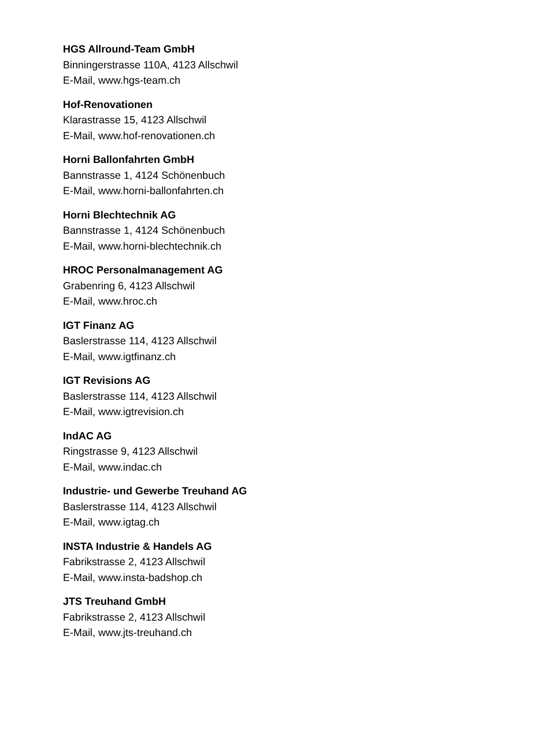HGS Allround-Team GmbH
Binningerstrasse 110A, 4123 Allschwil
E-Mail, www.hgs-team.ch
Hof-Renovationen
Klarastrasse 15, 4123 Allschwil
E-Mail, www.hof-renovationen.ch
Horni Ballonfahrten GmbH
Bannstrasse 1, 4124 Schönenbuch
E-Mail, www.horni-ballonfahrten.ch
Horni Blechtechnik AG
Bannstrasse 1, 4124 Schönenbuch
E-Mail, www.horni-blechtechnik.ch
HROC Personalmanagement AG
Grabenring 6, 4123 Allschwil
E-Mail, www.hroc.ch
IGT Finanz AG
Baslerstrasse 114, 4123 Allschwil
E-Mail, www.igtfinanz.ch
IGT Revisions AG
Baslerstrasse 114, 4123 Allschwil
E-Mail, www.igtrevision.ch
IndAC AG
Ringstrasse 9, 4123 Allschwil
E-Mail, www.indac.ch
Industrie- und Gewerbe Treuhand AG
Baslerstrasse 114, 4123 Allschwil
E-Mail, www.igtag.ch
INSTA Industrie & Handels AG
Fabrikstrasse 2, 4123 Allschwil
E-Mail, www.insta-badshop.ch
JTS Treuhand GmbH
Fabrikstrasse 2, 4123 Allschwil
E-Mail, www.jts-treuhand.ch